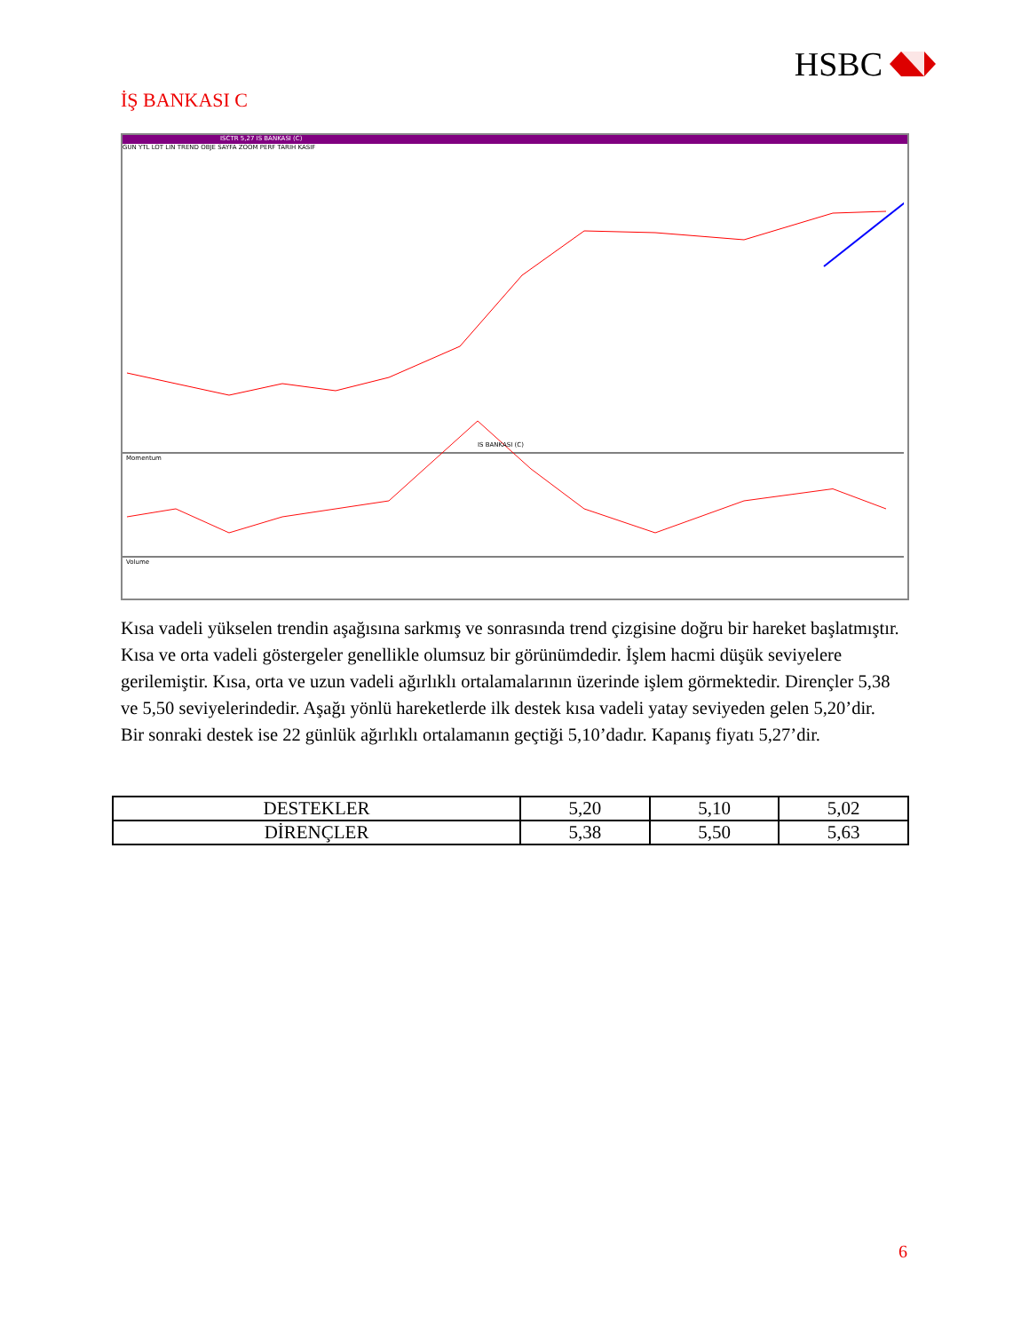HSBC
İŞ BANKASI C
ISCTR 5,27 IS BANKASI (C)
GUN YTL LOT LIN TREND OBJE SAYFA ZOOM PERF TARIH KASIF
IS BANKASI (C)
Momentum
Volume
Kısa vadeli yükselen trendin aşağısına sarkmış ve sonrasında trend çizgisine doğru bir hareket başlatmıştır. Kısa ve orta vadeli göstergeler genellikle olumsuz bir görünümdedir. İşlem hacmi düşük seviyelere gerilemiştir. Kısa, orta ve uzun vadeli ağırlıklı ortalamalarının üzerinde işlem görmektedir. Dirençler 5,38 ve 5,50 seviyelerindedir. Aşağı yönlü hareketlerde ilk destek kısa vadeli yatay seviyeden gelen 5,20’dir. Bir sonraki destek ise 22 günlük ağırlıklı ortalamanın geçtiği 5,10’dadır. Kapanış fiyatı 5,27’dir.
| DESTEKLER | 5,20 | 5,10 | 5,02 |
| DİRENÇLER | 5,38 | 5,50 | 5,63 |
6